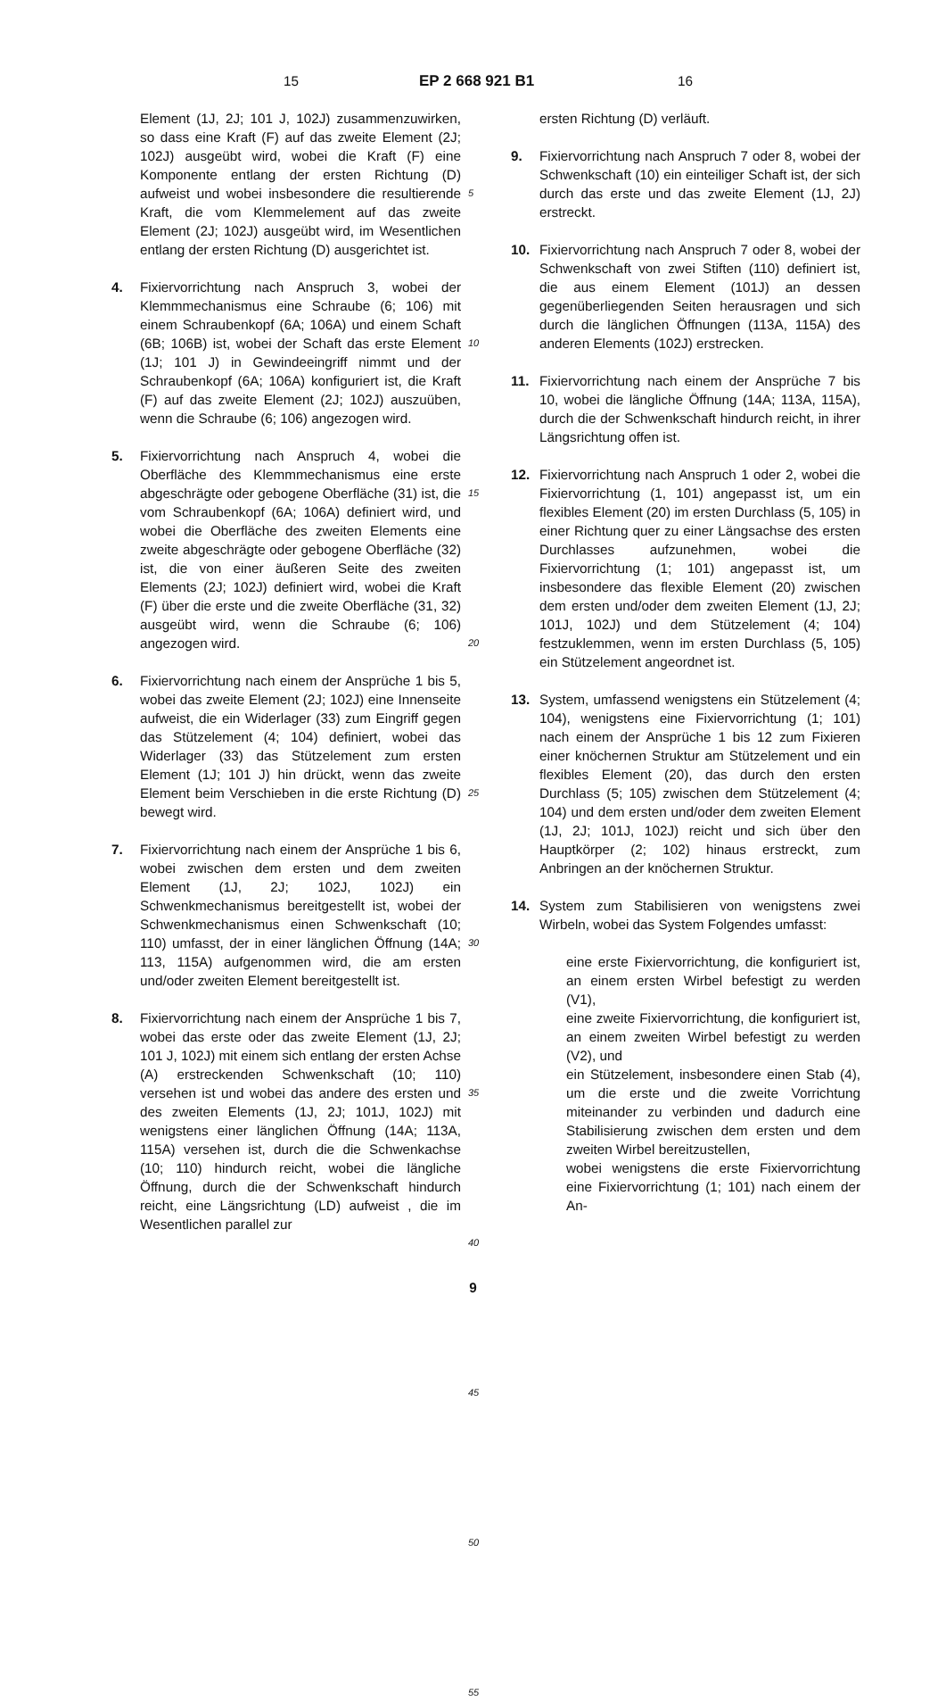15 EP 2 668 921 B1 16
Element (1J, 2J; 101 J, 102J) zusammenzuwirken, so dass eine Kraft (F) auf das zweite Element (2J; 102J) ausgeübt wird, wobei die Kraft (F) eine Komponente entlang der ersten Richtung (D) aufweist und wobei insbesondere die resultierende Kraft, die vom Klemmelement auf das zweite Element (2J; 102J) ausgeübt wird, im Wesentlichen entlang der ersten Richtung (D) ausgerichtet ist.
4. Fixiervorrichtung nach Anspruch 3, wobei der Klemmmechanismus eine Schraube (6; 106) mit einem Schraubenkopf (6A; 106A) und einem Schaft (6B; 106B) ist, wobei der Schaft das erste Element (1J; 101 J) in Gewindeeingriff nimmt und der Schraubenkopf (6A; 106A) konfiguriert ist, die Kraft (F) auf das zweite Element (2J; 102J) auszuüben, wenn die Schraube (6; 106) angezogen wird.
5. Fixiervorrichtung nach Anspruch 4, wobei die Oberfläche des Klemmmechanismus eine erste abgeschrägte oder gebogene Oberfläche (31) ist, die vom Schraubenkopf (6A; 106A) definiert wird, und wobei die Oberfläche des zweiten Elements eine zweite abgeschrägte oder gebogene Oberfläche (32) ist, die von einer äußeren Seite des zweiten Elements (2J; 102J) definiert wird, wobei die Kraft (F) über die erste und die zweite Oberfläche (31, 32) ausgeübt wird, wenn die Schraube (6; 106) angezogen wird.
6. Fixiervorrichtung nach einem der Ansprüche 1 bis 5, wobei das zweite Element (2J; 102J) eine Innenseite aufweist, die ein Widerlager (33) zum Eingriff gegen das Stützelement (4; 104) definiert, wobei das Widerlager (33) das Stützelement zum ersten Element (1J; 101 J) hin drückt, wenn das zweite Element beim Verschieben in die erste Richtung (D) bewegt wird.
7. Fixiervorrichtung nach einem der Ansprüche 1 bis 6, wobei zwischen dem ersten und dem zweiten Element (1J, 2J; 102J, 102J) ein Schwenkmechanismus bereitgestellt ist, wobei der Schwenkmechanismus einen Schwenkschaft (10; 110) umfasst, der in einer länglichen Öffnung (14A; 113, 115A) aufgenommen wird, die am ersten und/oder zweiten Element bereitgestellt ist.
8. Fixiervorrichtung nach einem der Ansprüche 1 bis 7, wobei das erste oder das zweite Element (1J, 2J; 101 J, 102J) mit einem sich entlang der ersten Achse (A) erstreckenden Schwenkschaft (10; 110) versehen ist und wobei das andere des ersten und des zweiten Elements (1J, 2J; 101J, 102J) mit wenigstens einer länglichen Öffnung (14A; 113A, 115A) versehen ist, durch die die Schwenkachse (10; 110) hindurch reicht, wobei die längliche Öffnung, durch die der Schwenkschaft hindurch reicht, eine Längsrichtung (LD) aufweist , die im Wesentlichen parallel zur
5
10
15
20
25
30
35
40
45
50
55
ersten Richtung (D) verläuft.
9. Fixiervorrichtung nach Anspruch 7 oder 8, wobei der Schwenkschaft (10) ein einteiliger Schaft ist, der sich durch das erste und das zweite Element (1J, 2J) erstreckt.
10. Fixiervorrichtung nach Anspruch 7 oder 8, wobei der Schwenkschaft von zwei Stiften (110) definiert ist, die aus einem Element (101J) an dessen gegenüberliegenden Seiten herausragen und sich durch die länglichen Öffnungen (113A, 115A) des anderen Elements (102J) erstrecken.
11. Fixiervorrichtung nach einem der Ansprüche 7 bis 10, wobei die längliche Öffnung (14A; 113A, 115A), durch die der Schwenkschaft hindurch reicht, in ihrer Längsrichtung offen ist.
12. Fixiervorrichtung nach Anspruch 1 oder 2, wobei die Fixiervorrichtung (1, 101) angepasst ist, um ein flexibles Element (20) im ersten Durchlass (5, 105) in einer Richtung quer zu einer Längsachse des ersten Durchlasses aufzunehmen, wobei die Fixiervorrichtung (1; 101) angepasst ist, um insbesondere das flexible Element (20) zwischen dem ersten und/oder dem zweiten Element (1J, 2J; 101J, 102J) und dem Stützelement (4; 104) festzuklemmen, wenn im ersten Durchlass (5, 105) ein Stützelement angeordnet ist.
13. System, umfassend wenigstens ein Stützelement (4; 104), wenigstens eine Fixiervorrichtung (1; 101) nach einem der Ansprüche 1 bis 12 zum Fixieren einer knöchernen Struktur am Stützelement und ein flexibles Element (20), das durch den ersten Durchlass (5; 105) zwischen dem Stützelement (4; 104) und dem ersten und/oder dem zweiten Element (1J, 2J; 101J, 102J) reicht und sich über den Hauptkörper (2; 102) hinaus erstreckt, zum Anbringen an der knöchernen Struktur.
14. System zum Stabilisieren von wenigstens zwei Wirbeln, wobei das System Folgendes umfasst:
eine erste Fixiervorrichtung, die konfiguriert ist, an einem ersten Wirbel befestigt zu werden (V1),
eine zweite Fixiervorrichtung, die konfiguriert ist, an einem zweiten Wirbel befestigt zu werden (V2), und
ein Stützelement, insbesondere einen Stab (4), um die erste und die zweite Vorrichtung miteinander zu verbinden und dadurch eine Stabilisierung zwischen dem ersten und dem zweiten Wirbel bereitzustellen,
wobei wenigstens die erste Fixiervorrichtung eine Fixiervorrichtung (1; 101) nach einem der An-
9